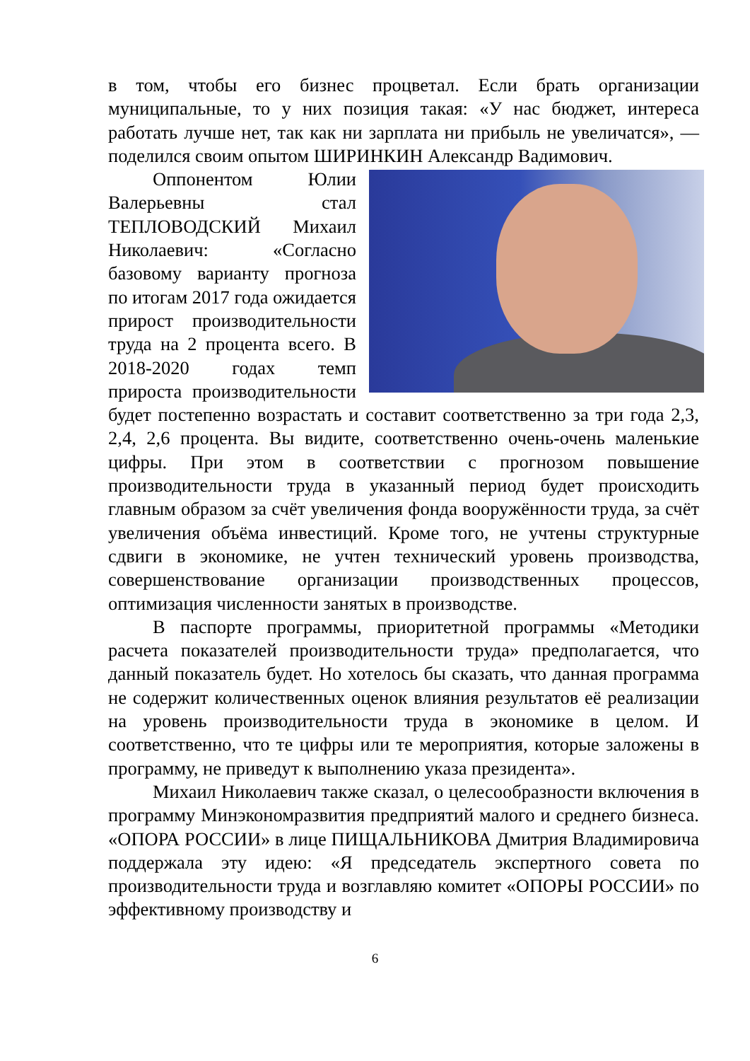в том, чтобы его бизнес процветал. Если брать организации муниципальные, то у них позиция такая: «У нас бюджет, интереса работать лучше нет, так как ни зарплата ни прибыль не увеличатся», — поделился своим опытом ШИРИНКИН Александр Вадимович.
Оппонентом Юлии Валерьевны стал ТЕПЛОВОДСКИЙ Михаил Николаевич: «Согласно базовому варианту прогноза по итогам 2017 года ожидается прирост производительности труда на 2 процента всего. В 2018-2020 годах темп прироста производительности будет постепенно возрастать и составит соответственно за три года 2,3, 2,4, 2,6 процента. Вы видите, соответственно очень-очень маленькие цифры. При этом в соответствии с прогнозом повышение производительности труда в указанный период будет происходить главным образом за счёт увеличения фонда вооружённости труда, за счёт увеличения объёма инвестиций. Кроме того, не учтены структурные сдвиги в экономике, не учтен технический уровень производства, совершенствование организации производственных процессов, оптимизация численности занятых в производстве.
В паспорте программы, приоритетной программы «Методики расчета показателей производительности труда» предполагается, что данный показатель будет. Но хотелось бы сказать, что данная программа не содержит количественных оценок влияния результатов её реализации на уровень производительности труда в экономике в целом. И соответственно, что те цифры или те мероприятия, которые заложены в программу, не приведут к выполнению указа президента».
Михаил Николаевич также сказал, о целесообразности включения в программу Минэкономразвития предприятий малого и среднего бизнеса. «ОПОРА РОССИИ» в лице ПИЩАЛЬНИКОВА Дмитрия Владимировича поддержала эту идею: «Я председатель экспертного совета по производительности труда и возглавляю комитет «ОПОРЫ РОССИИ» по эффективному производству и
6